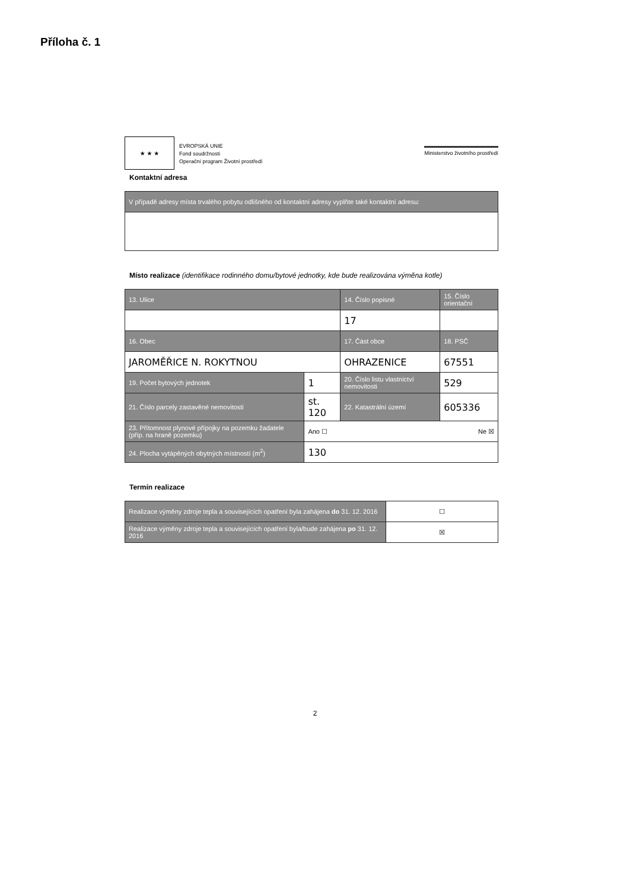Příloha č. 1
★ ★ ★
EVROPSKÁ UNIE
Fond soudržnosti
Operační program Životní prostředí
Ministerstvo životního prostředí
Kontaktní adresa
| V případě adresy místa trvalého pobytu odlišného od kontaktní adresy vyplňte také kontaktní adresu: |
Místo realizace (identifikace rodinného domu/bytové jednotky, kde bude realizována výměna kotle)
| 13. Ulice | | 14. Číslo popisné | 15. Číslo orientační |
| | | 17 | |
| 16. Obec | | 17. Část obce | 18. PSČ |
| JAROMĚŘICE N. ROKYTNOU | | OHRAZENICE | 67551 |
| 19. Počet bytových jednotek | 1 | 20. Číslo listu vlastnictví nemovitosti | 529 |
| 21. Číslo parcely zastavěné nemovitosti | st. 120 | 22. Katastrální území | 605336 |
| 23. Přítomnost plynové přípojky na pozemku žadatele (příp. na hraně pozemku) | Ano ☐ Ne ☒ | | |
| 24. Plocha vytápěných obytných místností (m<sup>2</sup>) | 130 | | |
Termín realizace
| Realizace výměny zdroje tepla a souvisejících opatření byla zahájena do 31. 12. 2016 | ☐ |
| Realizace výměny zdroje tepla a souvisejících opatření byla/bude zahájena po 31. 12. 2016 | ☒ |
2